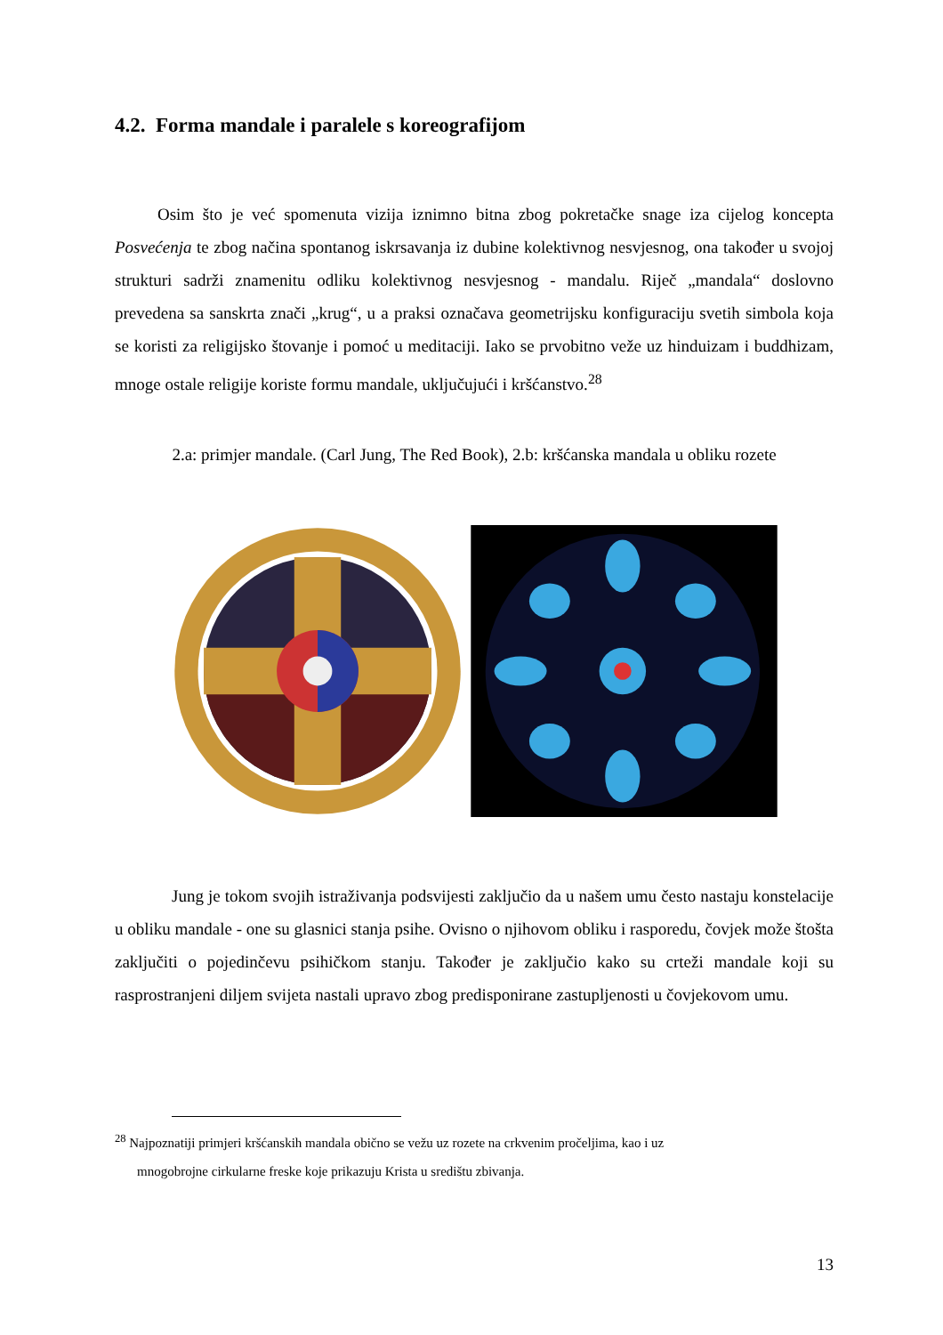4.2. Forma mandale i paralele s koreografijom
Osim što je već spomenuta vizija iznimno bitna zbog pokretačke snage iza cijelog koncepta Posvećenja te zbog načina spontanog iskrsavanja iz dubine kolektivnog nesvjesnog, ona također u svojoj strukturi sadrži znamenitu odliku kolektivnog nesvjesnog - mandalu. Riječ „mandala“ doslovno prevedena sa sanskrta znači „krug“, u a praksi označava geometrijsku konfiguraciju svetih simbola koja se koristi za religijsko štovanje i pomoć u meditaciji. Iako se prvobitno veže uz hinduizam i buddhizam, mnoge ostale religije koriste formu mandale, uključujući i kršćanstvo.<sup>28</sup>
2.a: primjer mandale. (Carl Jung, The Red Book), 2.b: kršćanska mandala u obliku rozete
Jung je tokom svojih istraživanja podsvijesti zaključio da u našem umu često nastaju konstelacije u obliku mandale - one su glasnici stanja psihe. Ovisno o njihovom obliku i rasporedu, čovjek može štošta zaključiti o pojedinčevu psihičkom stanju. Također je zaključio kako su crteži mandale koji su rasprostranjeni diljem svijeta nastali upravo zbog predisponirane zastupljenosti u čovjekovom umu.
<sup>28</sup> Najpoznatiji primjeri kršćanskih mandala obično se vežu uz rozete na crkvenim pročeljima, kao i uz
mnogobrojne cirkularne freske koje prikazuju Krista u središtu zbivanja.
13